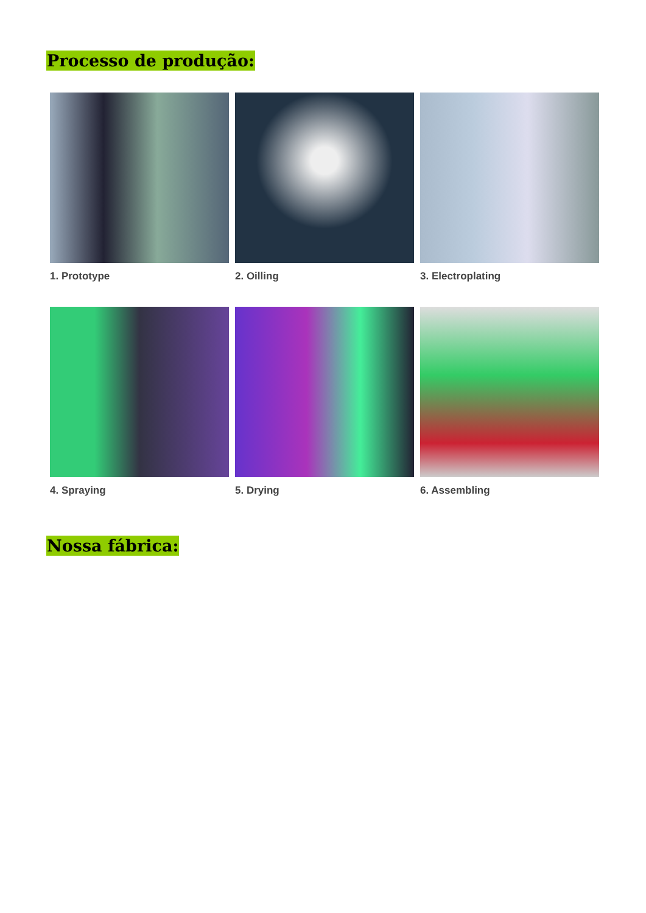Processo de produção:
1. Prototype
2. Oilling
3. Electroplating
4. Spraying
5. Drying
6. Assembling
Nossa fábrica: